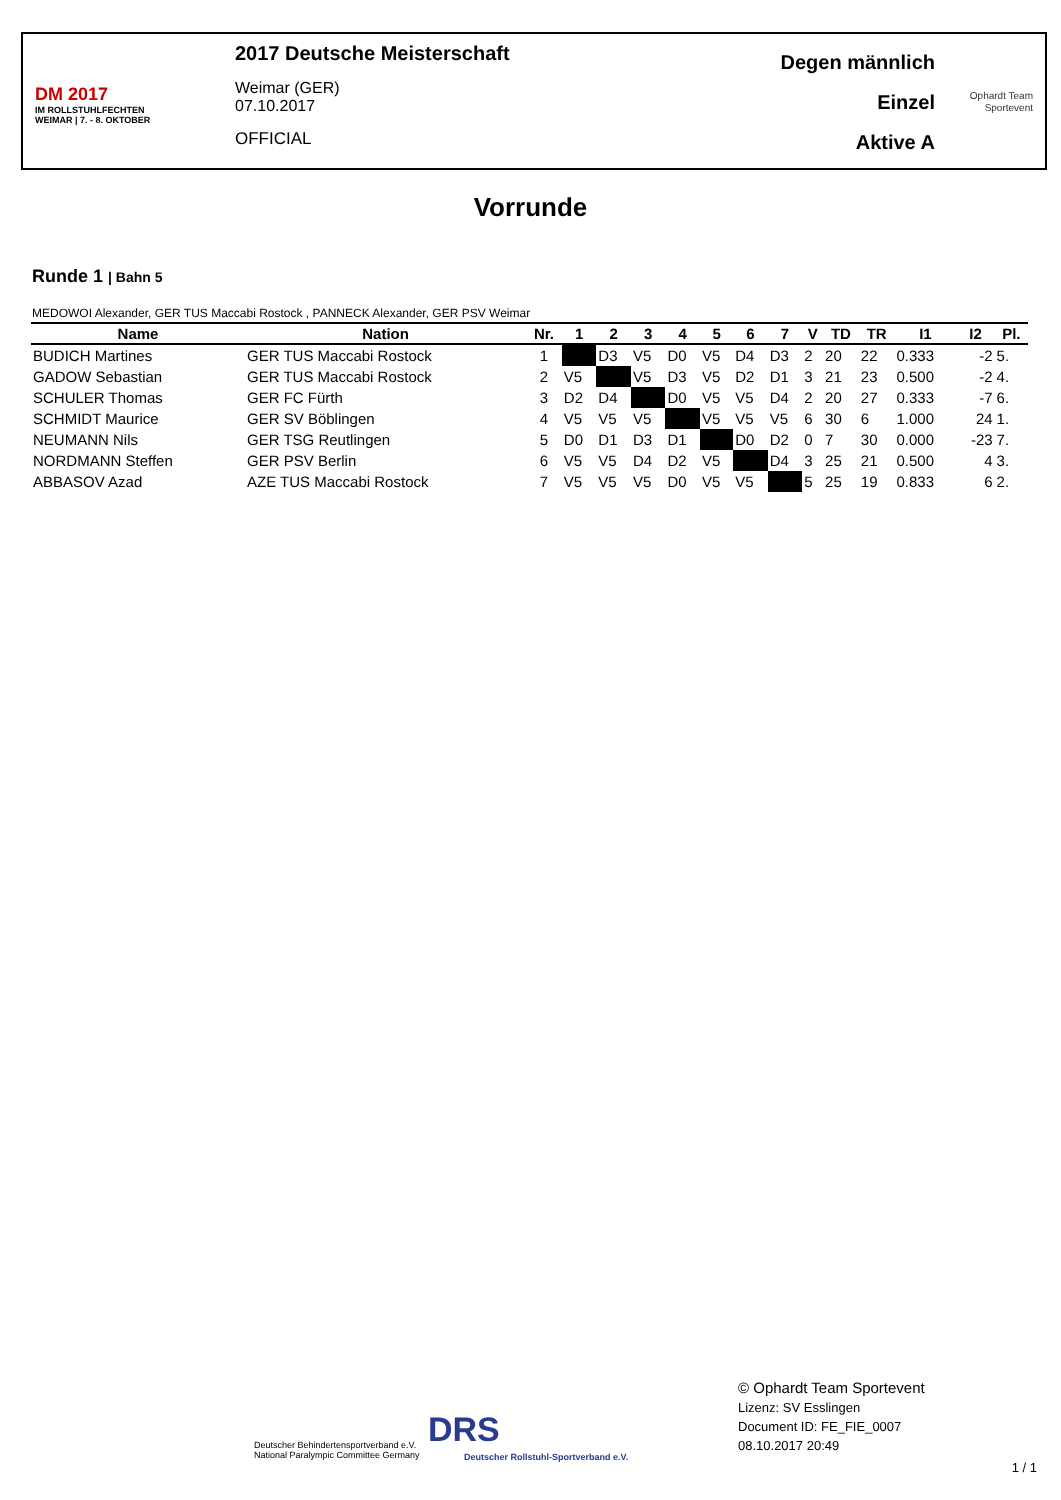DM 2017
IM ROLLSTUHLFECHTEN
WEIMAR | 7. - 8. OKTOBER
2017 Deutsche Meisterschaft
Weimar (GER)
07.10.2017
OFFICIAL
Degen männlich
Einzel
Aktive A
Ophardt Team
Sportevent
Vorrunde
Runde 1 | Bahn 5
MEDOWOI Alexander, GER TUS Maccabi Rostock , PANNECK Alexander, GER PSV Weimar
| Name | Nation | Nr. | 1 | 2 | 3 | 4 | 5 | 6 | 7 | V | TD | TR | I1 | I2 | Pl. |
| --- | --- | --- | --- | --- | --- | --- | --- | --- | --- | --- | --- | --- | --- | --- | --- |
| BUDICH Martines | GER TUS Maccabi Rostock | 1 | | D3 | V5 | D0 | V5 | D4 | D3 | 2 | 20 | 22 | 0.333 | -2 | 5. |
| GADOW Sebastian | GER TUS Maccabi Rostock | 2 | V5 | | V5 | D3 | V5 | D2 | D1 | 3 | 21 | 23 | 0.500 | -2 | 4. |
| SCHULER Thomas | GER FC Fürth | 3 | D2 | D4 | | D0 | V5 | V5 | D4 | 2 | 20 | 27 | 0.333 | -7 | 6. |
| SCHMIDT Maurice | GER SV Böblingen | 4 | V5 | V5 | V5 | | V5 | V5 | V5 | 6 | 30 | 6 | 1.000 | 24 | 1. |
| NEUMANN Nils | GER TSG Reutlingen | 5 | D0 | D1 | D3 | D1 | | D0 | D2 | 0 | 7 | 30 | 0.000 | -23 | 7. |
| NORDMANN Steffen | GER PSV Berlin | 6 | V5 | V5 | D4 | D2 | V5 | | D4 | 3 | 25 | 21 | 0.500 | 4 | 3. |
| ABBASOV Azad | AZE TUS Maccabi Rostock | 7 | V5 | V5 | V5 | D0 | V5 | V5 | | 5 | 25 | 19 | 0.833 | 6 | 2. |
Deutscher Behindertensportverband e.V.
National Paralympic Committee Germany
DRS
Deutscher Rollstuhl-Sportverband e.V.
© Ophardt Team Sportevent
Lizenz: SV Esslingen
Document ID: FE_FIE_0007
08.10.2017 20:49
1 / 1